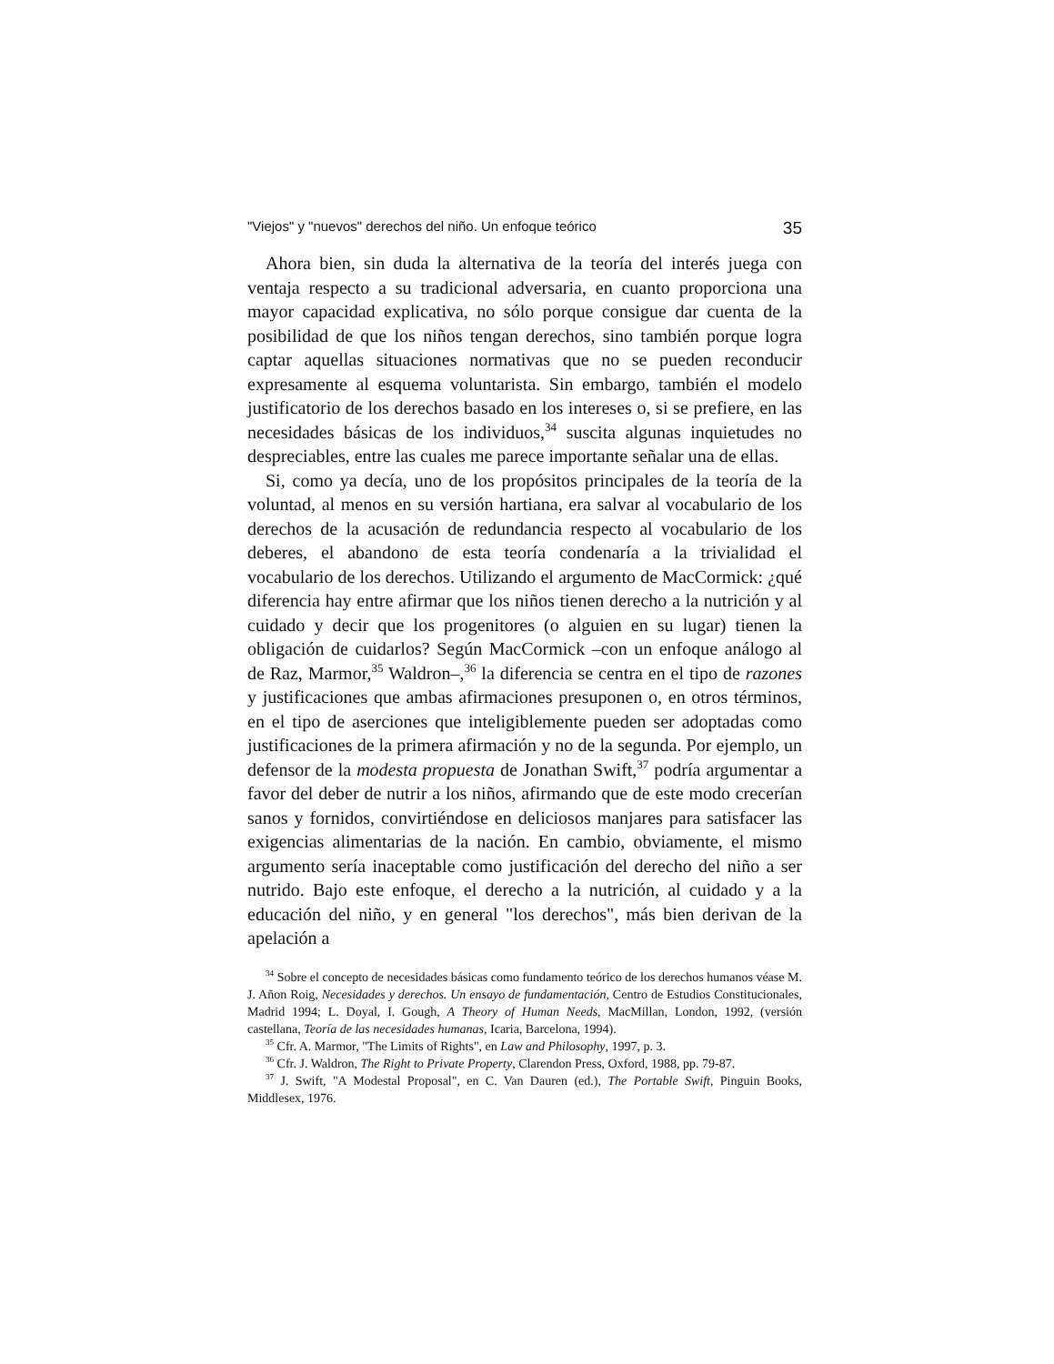"Viejos" y "nuevos" derechos del niño. Un enfoque teórico 35
Ahora bien, sin duda la alternativa de la teoría del interés juega con ventaja respecto a su tradicional adversaria, en cuanto proporciona una mayor capacidad explicativa, no sólo porque consigue dar cuenta de la posibilidad de que los niños tengan derechos, sino también porque logra captar aquellas situaciones normativas que no se pueden reconducir expresamente al esquema voluntarista. Sin embargo, también el modelo justificatorio de los derechos basado en los intereses o, si se prefiere, en las necesidades básicas de los individuos,<sup>34</sup> suscita algunas inquietudes no despreciables, entre las cuales me parece importante señalar una de ellas.
Si, como ya decía, uno de los propósitos principales de la teoría de la voluntad, al menos en su versión hartiana, era salvar al vocabulario de los derechos de la acusación de redundancia respecto al vocabulario de los deberes, el abandono de esta teoría condenaría a la trivialidad el vocabulario de los derechos. Utilizando el argumento de MacCormick: ¿qué diferencia hay entre afirmar que los niños tienen derecho a la nutrición y al cuidado y decir que los progenitores (o alguien en su lugar) tienen la obligación de cuidarlos? Según MacCormick –con un enfoque análogo al de Raz, Marmor,<sup>35</sup> Waldron–,<sup>36</sup> la diferencia se centra en el tipo de razones y justificaciones que ambas afirmaciones presuponen o, en otros términos, en el tipo de aserciones que inteligiblemente pueden ser adoptadas como justificaciones de la primera afirmación y no de la segunda. Por ejemplo, un defensor de la modesta propuesta de Jonathan Swift,<sup>37</sup> podría argumentar a favor del deber de nutrir a los niños, afirmando que de este modo crecerían sanos y fornidos, convirtiéndose en deliciosos manjares para satisfacer las exigencias alimentarias de la nación. En cambio, obviamente, el mismo argumento sería inaceptable como justificación del derecho del niño a ser nutrido. Bajo este enfoque, el derecho a la nutrición, al cuidado y a la educación del niño, y en general "los derechos", más bien derivan de la apelación a
<sup>34</sup> Sobre el concepto de necesidades básicas como fundamento teórico de los derechos humanos véase M. J. Añon Roig, Necesidades y derechos. Un ensayo de fundamentación, Centro de Estudios Constitucionales, Madrid 1994; L. Doyal, I. Gough, A Theory of Human Needs, MacMillan, London, 1992, (versión castellana, Teoría de las necesidades humanas, Icaria, Barcelona, 1994).
<sup>35</sup> Cfr. A. Marmor, "The Limits of Rights", en Law and Philosophy, 1997, p. 3.
<sup>36</sup> Cfr. J. Waldron, The Right to Private Property, Clarendon Press, Oxford, 1988, pp. 79-87.
<sup>37</sup> J. Swift, "A Modestal Proposal", en C. Van Dauren (ed.), The Portable Swift, Pinguin Books, Middlesex, 1976.